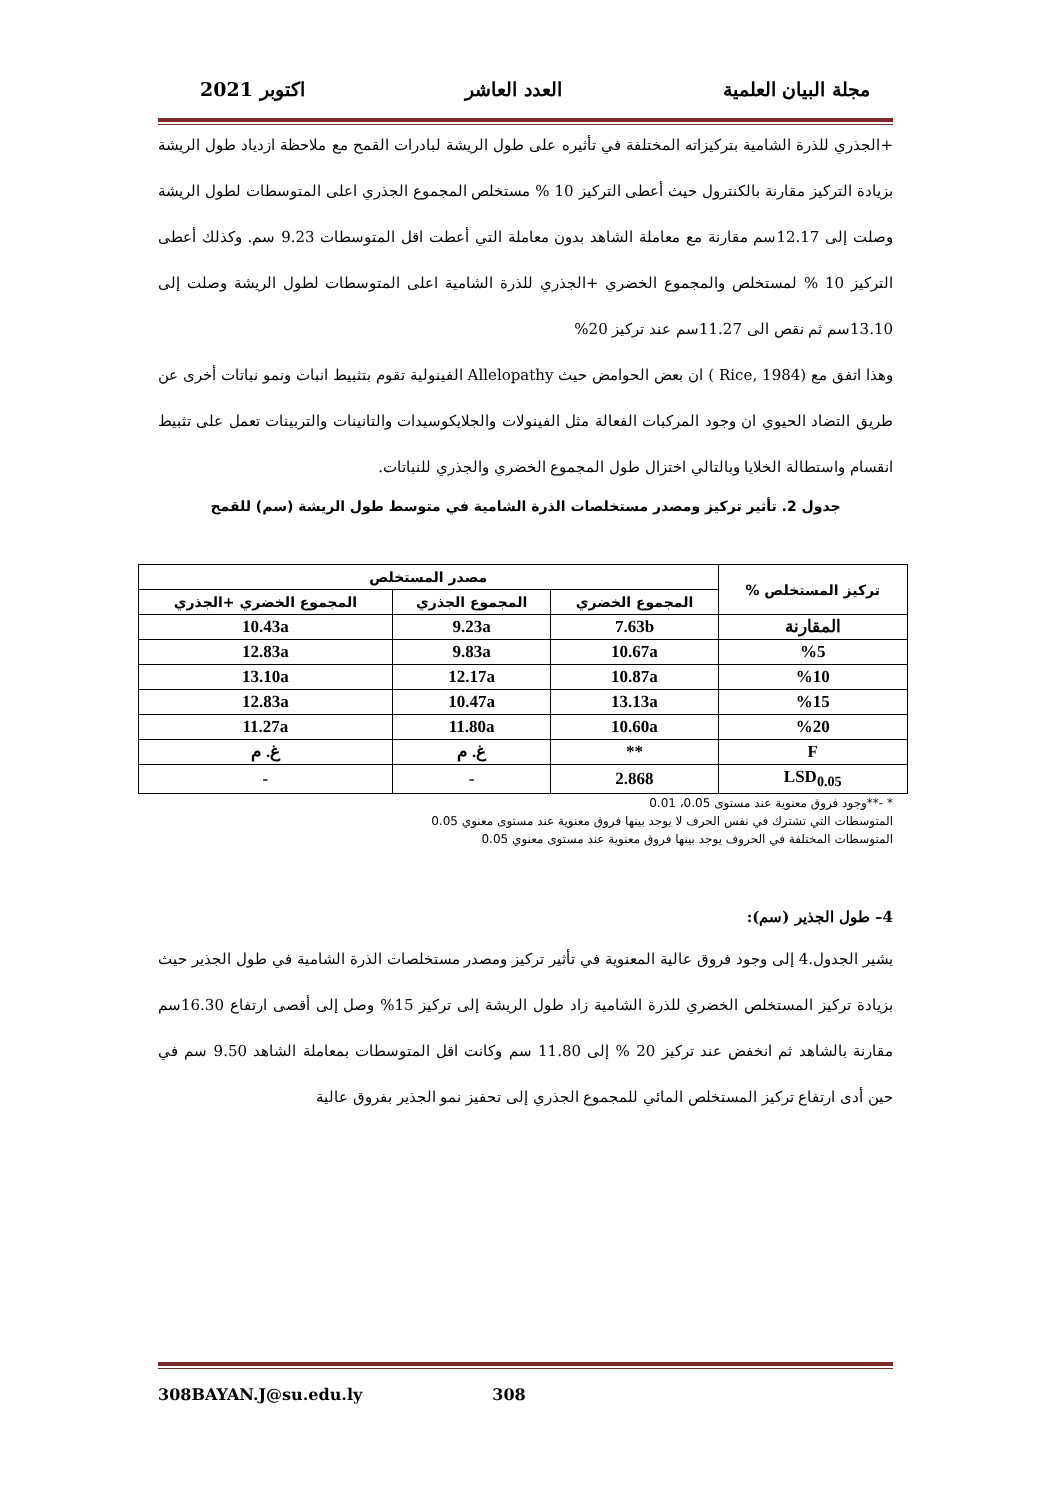مجلة البيان العلمية العدد العاشر اكتوبر 2021
+الجذري للذرة الشامية بتركيزاته المختلفة في تأثيره على طول الريشة لبادرات القمح مع ملاحظة ازدياد طول الريشة بزيادة التركيز مقارنة بالكنترول حيث أعطى التركيز 10 % مستخلص المجموع الجذري اعلى المتوسطات لطول الريشة وصلت إلى 12.17سم مقارنة مع معاملة الشاهد بدون معاملة التي أعطت اقل المتوسطات 9.23 سم. وكذلك أعطى التركيز 10 % لمستخلص والمجموع الخضري +الجذري للذرة الشامية اعلى المتوسطات لطول الريشة وصلت إلى 13.10سم ثم نقص الى 11.27سم عند تركيز 20%
وهذا اتفق مع (Rice, 1984 ) ان بعض الحوامض حيث Allelopathy الفينولية تقوم بتثبيط انبات ونمو نباتات أخرى عن طريق التضاد الحيوي ان وجود المركبات الفعالة مثل الفينولات والجلايكوسيدات والتانينات والتربينات تعمل على تثبيط انقسام واستطالة الخلايا وبالتالي اختزال طول المجموع الخضري والجذري للنباتات.
جدول 2. تأثير تركيز ومصدر مستخلصات الذرة الشامية في متوسط طول الريشة (سم) للقمح
| تركيز المستخلص % | مصدر المستخلص | | |
| --- | --- | --- | --- |
| | المجموع الخضري | المجموع الجذري | المجموع الخضري +الجذري |
| المقارنة | 7.63b | 9.23a | 10.43a |
| %5 | 10.67a | 9.83a | 12.83a |
| %10 | 10.87a | 12.17a | 13.10a |
| %15 | 13.13a | 10.47a | 12.83a |
| %20 | 10.60a | 11.80a | 11.27a |
| F | ** | غ. م | غ. م |
| LSD<sub>0.05</sub> | 2.868 | - | - |
* -**وجود فروق معنوية عند مستوى 0.05، 0.01
المتوسطات التي تشترك في نفس الحرف لا يوجد بينها فروق معنوية عند مستوى معنوي 0.05
المتوسطات المختلفة في الحروف يوجد بينها فروق معنوية عند مستوى معنوي 0.05
4– طول الجذير (سم):
يشير الجدول.4 إلى وجود فروق عالية المعنوية في تأثير تركيز ومصدر مستخلصات الذرة الشامية في طول الجذير حيث بزيادة تركيز المستخلص الخضري للذرة الشامية زاد طول الريشة إلى تركيز 15% وصل إلى أقصى ارتفاع 16.30سم مقارنة بالشاهد ثم انخفض عند تركيز 20 % إلى 11.80 سم وكانت اقل المتوسطات بمعاملة الشاهد 9.50 سم في حين أدى ارتفاع تركيز المستخلص المائي للمجموع الجذري إلى تحفيز نمو الجذير بفروق عالية
308BAYAN.J@su.edu.ly 308